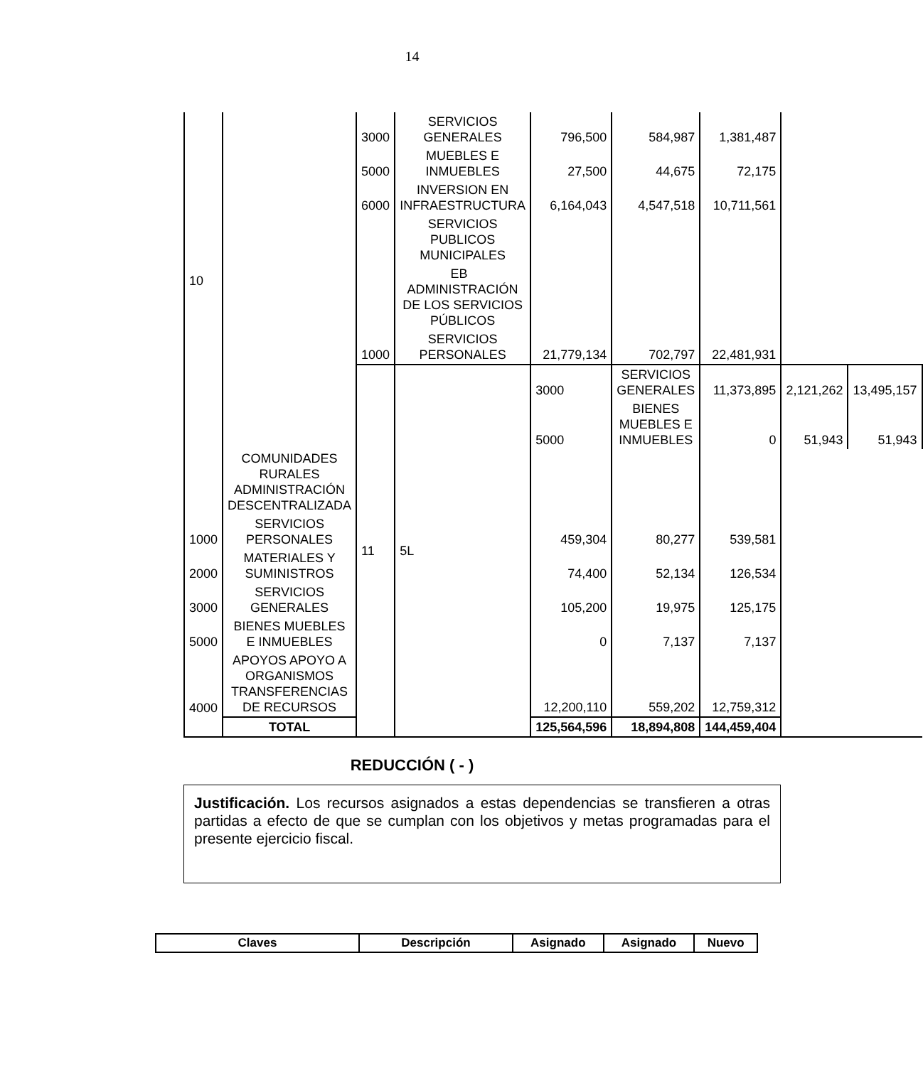14
| 10 | | 3000 | SERVICIOS GENERALES | 796,500 | 584,987 | 1,381,487 | | |
| | | 5000 | MUEBLES E INMUEBLES | 27,500 | 44,675 | 72,175 | | |
| | | 6000 | INVERSION EN INFRAESTRUCTURA | 6,164,043 | 4,547,518 | 10,711,561 | | |
| | | | SERVICIOS PUBLICOS MUNICIPALES | | | | | |
| | | | EB ADMINISTRACIÓN DE LOS SERVICIOS PÚBLICOS | | | | | |
| | | 1000 | SERVICIOS PERSONALES | 21,779,134 | 702,797 | 22,481,931 | | |
| | | 11 | 5L | 3000 | SERVICIOS GENERALES | 11,373,895 | 2,121,262 | 13,495,157 |
| | | | | 5000 | BIENES MUEBLES E INMUEBLES | 0 | 51,943 | 51,943 |
| | COMUNIDADES RURALES ADMINISTRACIÓN DESCENTRALIZADA | | | | | | | |
| 1000 | SERVICIOS PERSONALES | | | 459,304 | 80,277 | 539,581 | | |
| 2000 | MATERIALES Y SUMINISTROS | | | 74,400 | 52,134 | 126,534 | | |
| 3000 | SERVICIOS GENERALES | | | 105,200 | 19,975 | 125,175 | | |
| 5000 | BIENES MUEBLES E INMUEBLES | | | 0 | 7,137 | 7,137 | | |
| 4000 | APOYOS APOYO A ORGANISMOS TRANSFERENCIAS DE RECURSOS | | | 12,200,110 | 559,202 | 12,759,312 | | |
| | TOTAL | | | 125,564,596 | 18,894,808 | 144,459,404 | | |
REDUCCIÓN ( - )
Justificación. Los recursos asignados a estas dependencias se transfieren a otras partidas a efecto de que se cumplan con los objetivos y metas programadas para el presente ejercicio fiscal.
| Claves | Descripción | Asignado | Asignado | Nuevo |
| --- | --- | --- | --- | --- |